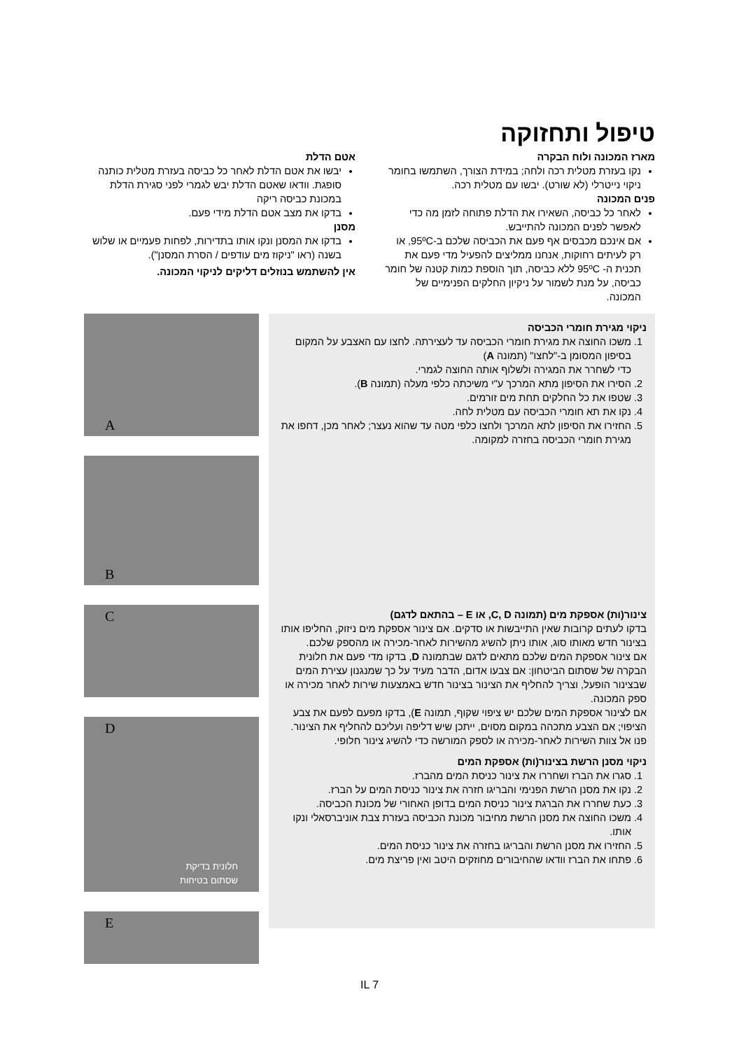טיפול ותחזוקה
מארז המכונה ולוח הבקרה
נקו בעזרת מטלית רכה ולחה; במידת הצורך, השתמשו בחומר ניקוי נייטרלי (לא שורט). יבשו עם מטלית רכה.
פנים המכונה
לאחר כל כביסה, השאירו את הדלת פתוחה לזמן מה כדי לאפשר לפנים המכונה להתייבש.
אם אינכם מכבסים אף פעם את הכביסה שלכם ב-95ºC, או רק לעיתים רחוקות, אנחנו ממליצים להפעיל מדי פעם את תכנית ה- 95ºC ללא כביסה, תוך הוספת כמות קטנה של חומר כביסה, על מנת לשמור על ניקיון החלקים הפנימיים של המכונה.
אטם הדלת
יבשו את אטם הדלת לאחר כל כביסה בעזרת מטלית כותנה סופגת. וודאו שאטם הדלת יבש לגמרי לפני סגירת הדלת במכונת כביסה ריקה
בדקו את מצב אטם הדלת מידי פעם.
מסנן
בדקו את המסנן ונקו אותו בתדירות, לפחות פעמיים או שלוש בשנה (ראו "ניקוז מים עודפים / הסרת המסנן").
אין להשתמש בנוזלים דליקים לניקוי המכונה.
ניקוי מגירת חומרי הכביסה
1. משכו החוצה את מגירת חומרי הכביסה עד לעצירתה. לחצו עם האצבע על המקום בסיפון המסומן ב-"לחצו" (תמונה A)
כדי לשחרר את המגירה ולשלוף אותה החוצה לגמרי.
2. הסירו את הסיפון מתא המרכך ע"י משיכתה כלפי מעלה (תמונה B).
3. שטפו את כל החלקים תחת מים זורמים.
4. נקו את תא חומרי הכביסה עם מטלית לחה.
5. החזירו את הסיפון לתא המרכך ולחצו כלפי מטה עד שהוא נעצר; לאחר מכן, דחפו את מגירת חומרי הכביסה בחזרה למקומה.
צינור(ות) אספקת מים (תמונה C, D, או E – בהתאם לדגם)
בדקו לעתים קרובות שאין התייבשות או סדקים. אם צינור אספקת מים ניזוק, החליפו אותו בצינור חדש מאותו סוג, אותו ניתן להשיג מהשירות לאחר-מכירה או מהספק שלכם.
אם צינור אספקת המים שלכם מתאים לדגם שבתמונה D, בדקו מדי פעם את חלונית הבקרה של שסתום הביטחון: אם צבעו אדום, הדבר מעיד על כך שמנגנון עצירת המים שבצינור הופעל, וצריך להחליף את הצינור בצינור חדש באמצעות שירות לאחר מכירה או ספק המכונה.
אם לצינור אספקת המים שלכם יש ציפוי שקוף, תמונה E), בדקו מפעם לפעם את צבע הציפוי; אם הצבע מתכהה במקום מסוים, ייתכן שיש דליפה ועליכם להחליף את הצינור. פנו אל צוות השירות לאחר-מכירה או לספק המורשה כדי להשיג צינור חלופי.
ניקוי מסנן הרשת בצינור(ות) אספקת המים
1. סגרו את הברז ושחררו את צינור כניסת המים מהברז.
2. נקו את מסנן הרשת הפנימי והבריגו חזרה את צינור כניסת המים על הברז.
3. כעת שחררו את הברגת צינור כניסת המים בדופן האחורי של מכונת הכביסה.
4. משכו החוצה את מסנן הרשת מחיבור מכונת הכביסה בעזרת צבת אוניברסאלי ונקו אותו.
5. החזירו את מסנן הרשת והבריגו בחזרה את צינור כניסת המים.
6. פתחו את הברז וודאו שהחיבורים מחוזקים היטב ואין פריצת מים.
A
B
C
D
חלונית בדיקת
שסתום בטיחות
E
IL 7